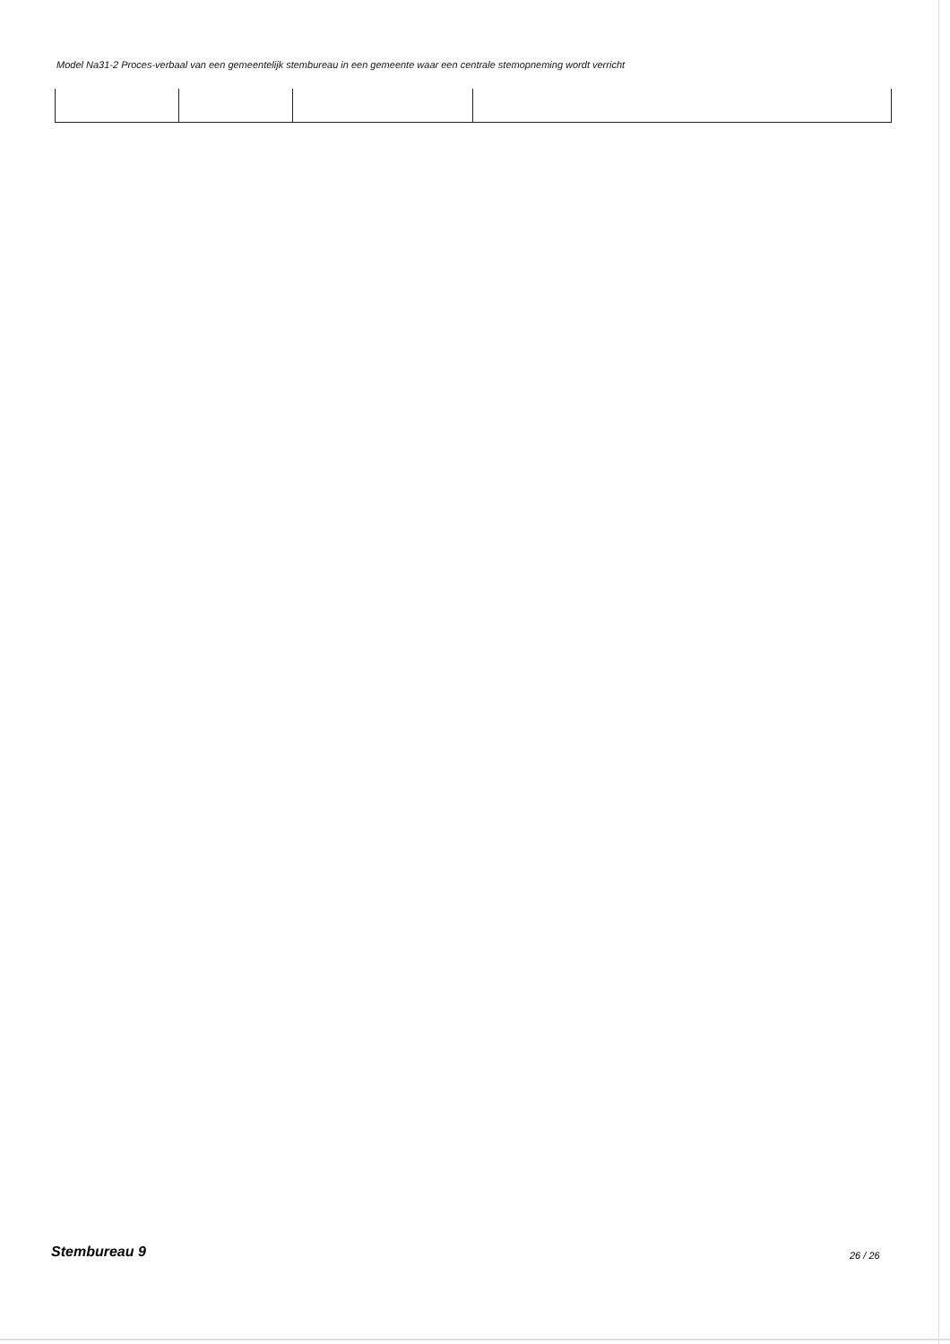Model Na31-2 Proces-verbaal van een gemeentelijk stembureau in een gemeente waar een centrale stemopneming wordt verricht
Stembureau 9 26 / 26